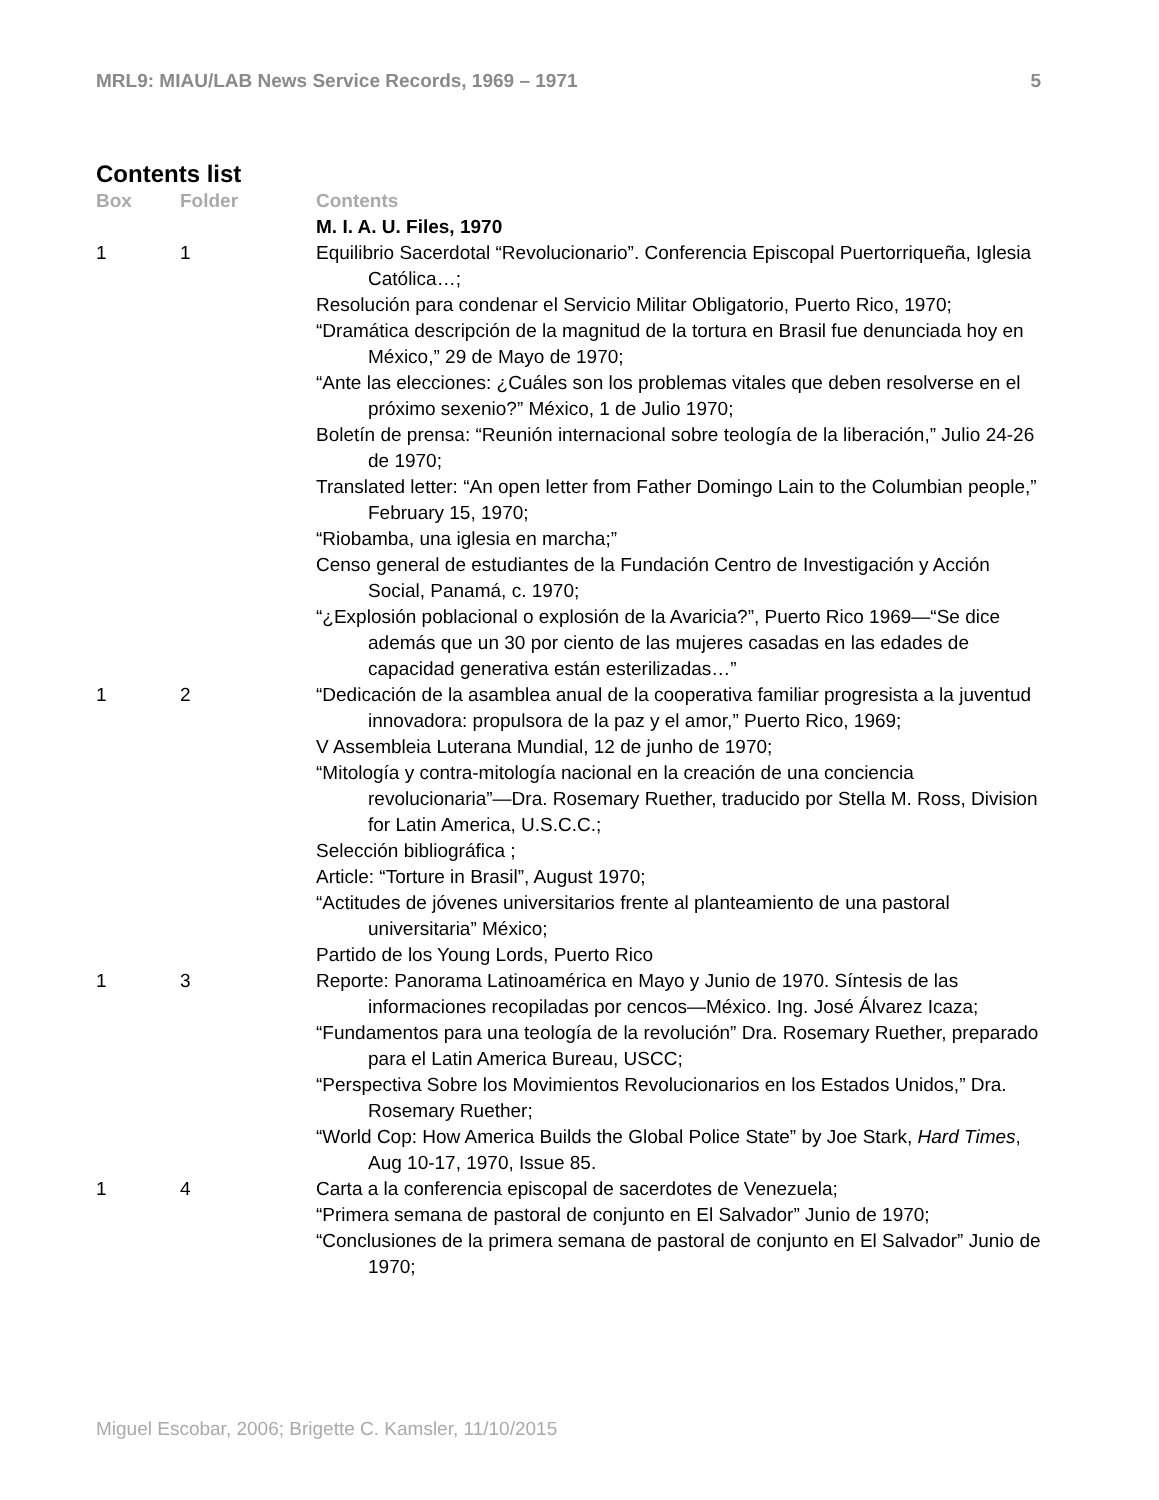MRL9: MIAU/LAB News Service Records, 1969 – 1971 5
Contents list
| Box | Folder | Contents |
| --- | --- | --- |
| | | M. I. A. U. Files, 1970 |
| 1 | 1 | Equilibrio Sacerdotal “Revolucionario”. Conferencia Episcopal Puertorriqueña, Iglesia Católica…; Resolución para condenar el Servicio Militar Obligatorio, Puerto Rico, 1970; “Dramática descripción de la magnitud de la tortura en Brasil fue denunciada hoy en México,” 29 de Mayo de 1970; “Ante las elecciones: ¿Cuáles son los problemas vitales que deben resolverse en el próximo sexenio?” México, 1 de Julio 1970; Boletín de prensa: “Reunión internacional sobre teología de la liberación,” Julio 24-26 de 1970; Translated letter: “An open letter from Father Domingo Lain to the Columbian people,” February 15, 1970; “Riobamba, una iglesia en marcha;” Censo general de estudiantes de la Fundación Centro de Investigación y Acción Social, Panamá, c. 1970; “¿Explosión poblacional o explosión de la Avaricia?”, Puerto Rico 1969—“Se dice además que un 30 por ciento de las mujeres casadas en las edades de capacidad generativa están esterilizadas…” |
| 1 | 2 | “Dedicación de la asamblea anual de la cooperativa familiar progresista a la juventud innovadora: propulsora de la paz y el amor,” Puerto Rico, 1969; V Assembleia Luterana Mundial, 12 de junho de 1970; “Mitología y contra-mitología nacional en la creación de una conciencia revolucionaria”—Dra. Rosemary Ruether, traducido por Stella M. Ross, Division for Latin America, U.S.C.C.; Selección bibliográfica ; Article: “Torture in Brasil”, August 1970; “Actitudes de jóvenes universitarios frente al planteamiento de una pastoral universitaria” México; Partido de los Young Lords, Puerto Rico |
| 1 | 3 | Reporte: Panorama Latinoamérica en Mayo y Junio de 1970. Síntesis de las informaciones recopiladas por cencos—México. Ing. José Álvarez Icaza; “Fundamentos para una teología de la revolución” Dra. Rosemary Ruether, preparado para el Latin America Bureau, USCC; “Perspectiva Sobre los Movimientos Revolucionarios en los Estados Unidos,” Dra. Rosemary Ruether; “World Cop: How America Builds the Global Police State” by Joe Stark, Hard Times , Aug 10-17, 1970, Issue 85. |
| 1 | 4 | Carta a la conferencia episcopal de sacerdotes de Venezuela; “Primera semana de pastoral de conjunto en El Salvador” Junio de 1970; “Conclusiones de la primera semana de pastoral de conjunto en El Salvador” Junio de 1970; |
Miguel Escobar, 2006; Brigette C. Kamsler, 11/10/2015